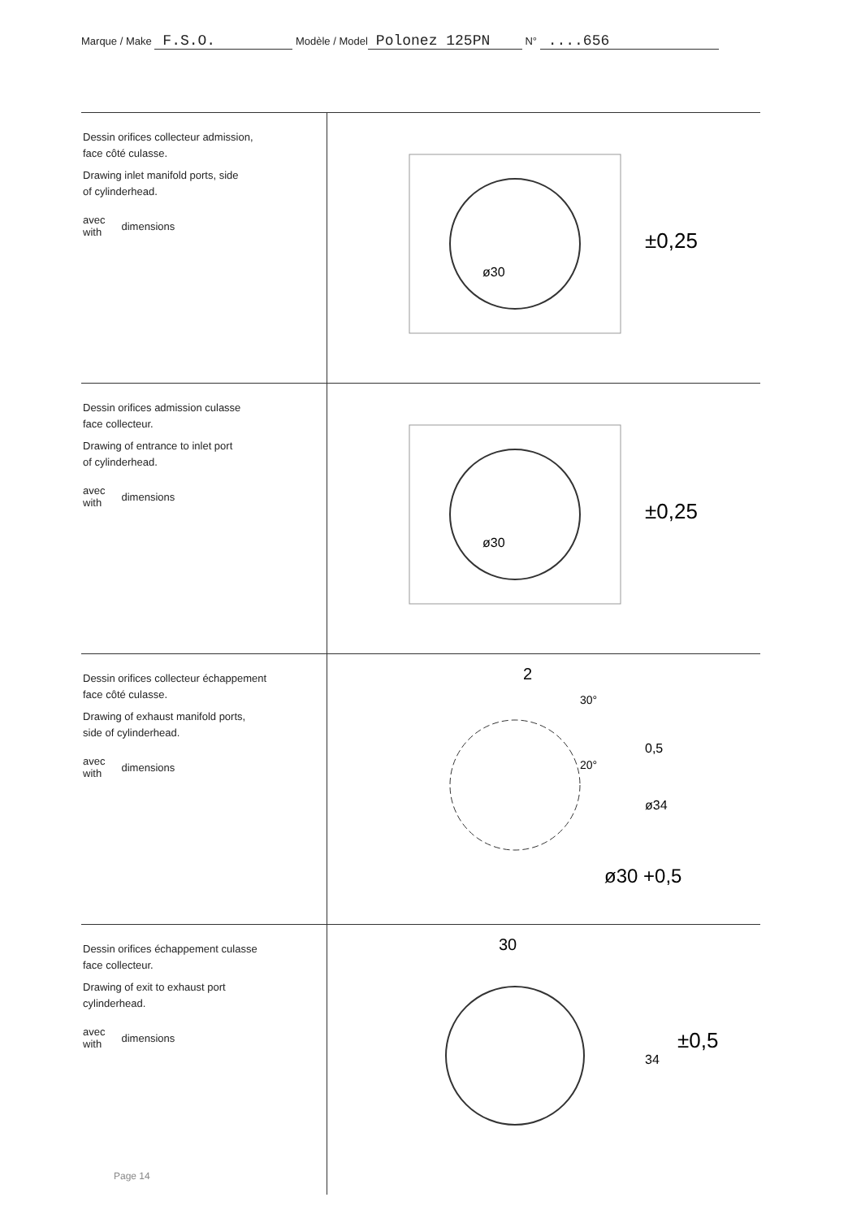Marque / Make F.S.O. Modèle / Model Polonez 125PN N° ....656
| Dessin orifices collecteur admission, face côté culasse. Drawing inlet manifold ports, side of cylinderhead. avec with dimensions | ø30 ±0,25 |
| Dessin orifices admission culasse face collecteur. Drawing of entrance to inlet port of cylinderhead. avec with dimensions | ø30 ±0,25 |
| Dessin orifices collecteur échappement face côté culasse. Drawing of exhaust manifold ports, side of cylinderhead. avec with dimensions | 2 30° 20° 0,5 ø34 ø30 +0,5 |
| Dessin orifices échappement culasse face collecteur. Drawing of exit to exhaust port cylinderhead. avec with dimensions | 30 34 ±0,5 |
Page 14